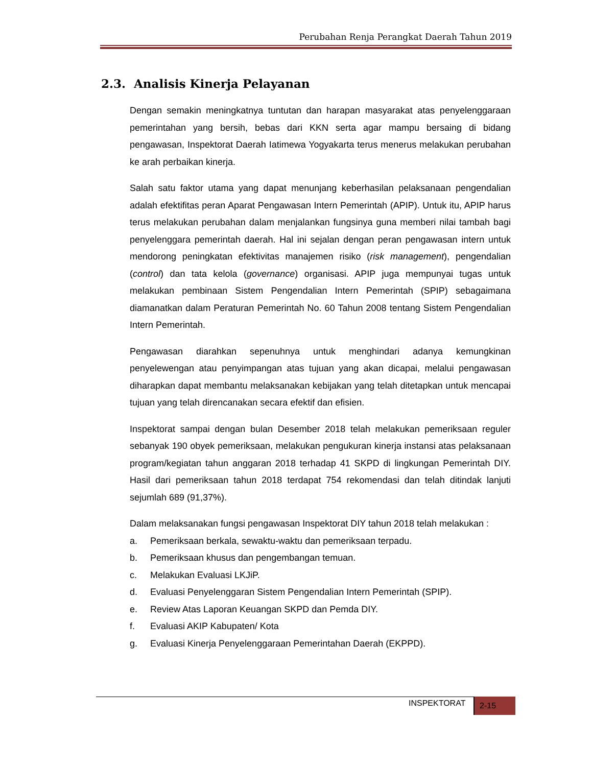Perubahan Renja Perangkat Daerah Tahun 2019
2.3. Analisis Kinerja Pelayanan
Dengan semakin meningkatnya tuntutan dan harapan masyarakat atas penyelenggaraan pemerintahan yang bersih, bebas dari KKN serta agar mampu bersaing di bidang pengawasan, Inspektorat Daerah Iatimewa Yogyakarta terus menerus melakukan perubahan ke arah perbaikan kinerja.
Salah satu faktor utama yang dapat menunjang keberhasilan pelaksanaan pengendalian adalah efektifitas peran Aparat Pengawasan Intern Pemerintah (APIP). Untuk itu, APIP harus terus melakukan perubahan dalam menjalankan fungsinya guna memberi nilai tambah bagi penyelenggara pemerintah daerah. Hal ini sejalan dengan peran pengawasan intern untuk mendorong peningkatan efektivitas manajemen risiko (risk management), pengendalian (control) dan tata kelola (governance) organisasi. APIP juga mempunyai tugas untuk melakukan pembinaan Sistem Pengendalian Intern Pemerintah (SPIP) sebagaimana diamanatkan dalam Peraturan Pemerintah No. 60 Tahun 2008 tentang Sistem Pengendalian Intern Pemerintah.
Pengawasan diarahkan sepenuhnya untuk menghindari adanya kemungkinan penyelewengan atau penyimpangan atas tujuan yang akan dicapai, melalui pengawasan diharapkan dapat membantu melaksanakan kebijakan yang telah ditetapkan untuk mencapai tujuan yang telah direncanakan secara efektif dan efisien.
Inspektorat sampai dengan bulan Desember 2018 telah melakukan pemeriksaan reguler sebanyak 190 obyek pemeriksaan, melakukan pengukuran kinerja instansi atas pelaksanaan program/kegiatan tahun anggaran 2018 terhadap 41 SKPD di lingkungan Pemerintah DIY. Hasil dari pemeriksaan tahun 2018 terdapat 754 rekomendasi dan telah ditindak lanjuti sejumlah 689 (91,37%).
Dalam melaksanakan fungsi pengawasan Inspektorat DIY tahun 2018 telah melakukan :
a. Pemeriksaan berkala, sewaktu-waktu dan pemeriksaan terpadu.
b. Pemeriksaan khusus dan pengembangan temuan.
c. Melakukan Evaluasi LKJiP.
d. Evaluasi Penyelenggaran Sistem Pengendalian Intern Pemerintah (SPIP).
e. Review Atas Laporan Keuangan SKPD dan Pemda DIY.
f. Evaluasi AKIP Kabupaten/ Kota
g. Evaluasi Kinerja Penyelenggaraan Pemerintahan Daerah (EKPPD).
INSPEKTORAT 2-15